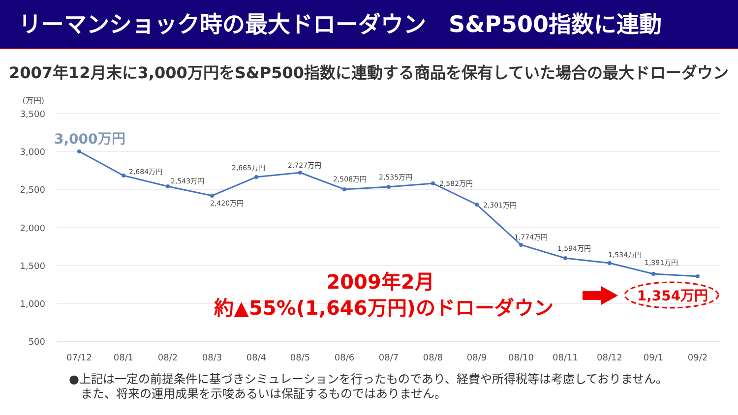リーマンショック時の最大ドローダウン　S&P500指数に連動
2007年12月末に3,000万円をS&P500指数に連動する商品を保有していた場合の最大ドローダウン
3,500
3,000
2,500
2,000
1,500
1,000
500
(万円)
2,684万円
2,543万円
2,420万円
2,665万円
2,727万円
2,508万円
2,535万円
2,582万円
2,301万円
1,774万円
1,594万円
1,534万円
1,391万円
3,000万円
07/12
08/1
08/2
08/3
08/4
08/5
08/6
08/7
08/8
08/9
08/10
08/11
08/12
09/1
09/2
2009年2月
約▲55%(1,646万円)のドローダウン
1,354万円
●上記は一定の前提条件に基づきシミュレーションを行ったものであり、経費や所得税等は考慮しておりません。
　また、将来の運用成果を示唆あるいは保証するものではありません。